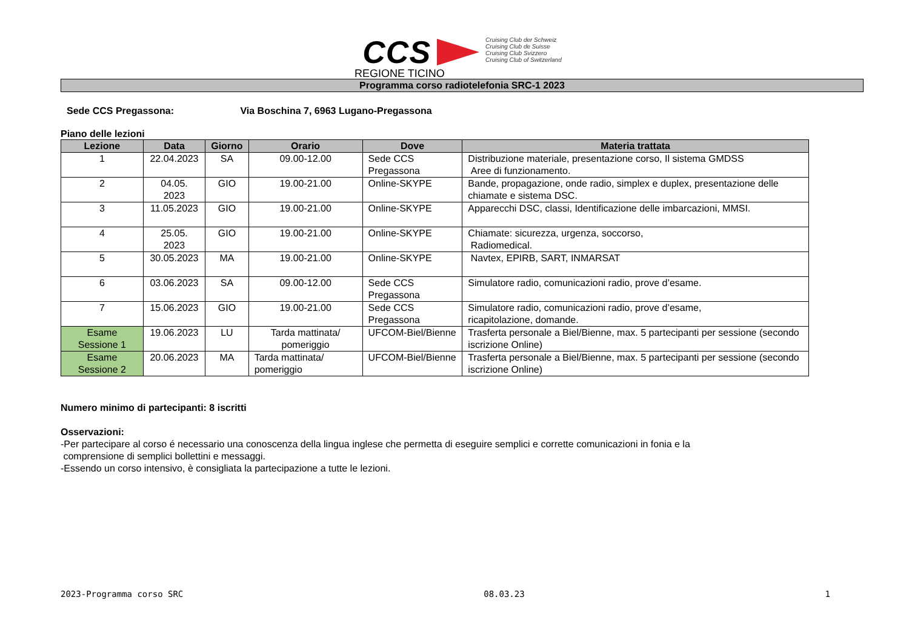CCS
Cruising Club der Schweiz
Cruising Club de Suisse
Cruising Club Svizzero
Cruising Club of Switzerland
REGIONE TICINO
Programma corso radiotelefonia SRC-1 2023
Sede CCS Pregassona: Via Boschina 7, 6963 Lugano-Pregassona
Piano delle lezioni
| Lezione | Data | Giorno | Orario | Dove | Materia trattata |
| --- | --- | --- | --- | --- | --- |
| 1 | 22.04.2023 | SA | 09.00-12.00 | Sede CCS Pregassona | Distribuzione materiale, presentazione corso, Il sistema GMDSS Aree di funzionamento. |
| 2 | 04.05. 2023 | GIO | 19.00-21.00 | Online-SKYPE | Bande, propagazione, onde radio, simplex e duplex, presentazione delle chiamate e sistema DSC. |
| 3 | 11.05.2023 | GIO | 19.00-21.00 | Online-SKYPE | Apparecchi DSC, classi, Identificazione delle imbarcazioni, MMSI. |
| 4 | 25.05. 2023 | GIO | 19.00-21.00 | Online-SKYPE | Chiamate: sicurezza, urgenza, soccorso, Radiomedical. |
| 5 | 30.05.2023 | MA | 19.00-21.00 | Online-SKYPE | Navtex, EPIRB, SART, INMARSAT |
| 6 | 03.06.2023 | SA | 09.00-12.00 | Sede CCS Pregassona | Simulatore radio, comunicazioni radio, prove d’esame. |
| 7 | 15.06.2023 | GIO | 19.00-21.00 | Sede CCS Pregassona | Simulatore radio, comunicazioni radio, prove d’esame, ricapitolazione, domande. |
| Esame Sessione 1 | 19.06.2023 | LU | Tarda mattinata/ pomeriggio | UFCOM-Biel/Bienne | Trasferta personale a Biel/Bienne, max. 5 partecipanti per sessione (secondo iscrizione Online) |
| Esame Sessione 2 | 20.06.2023 | MA | Tarda mattinata/ pomeriggio | UFCOM-Biel/Bienne | Trasferta personale a Biel/Bienne, max. 5 partecipanti per sessione (secondo iscrizione Online) |
Numero minimo di partecipanti: 8 iscritti
Osservazioni:
-Per partecipare al corso é necessario una conoscenza della lingua inglese che permetta di eseguire semplici e corrette comunicazioni in fonia e la
comprensione di semplici bollettini e messaggi.
-Essendo un corso intensivo, è consigliata la partecipazione a tutte le lezioni.
2023-Programma corso SRC 08.03.23 1